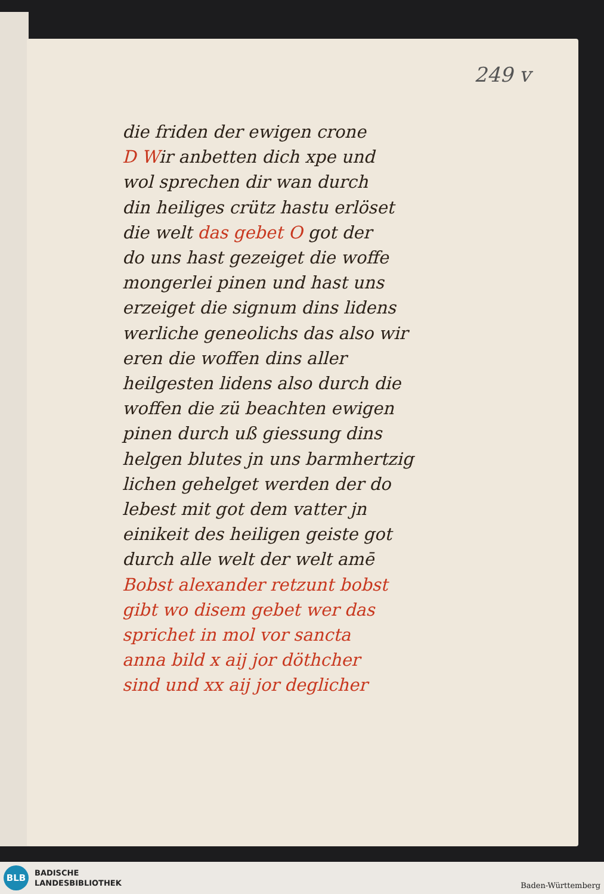249 v
die friden der ewigen crone
D Wir anbetten dich xpe und
wol sprechen dir wan durch
din heiliges crütz hastu erlöset
die welt das gebet O got der
do uns hast gezeiget die woffe
mongerlei pinen und hast uns
erzeiget die signum dins lidens
werliche geneolichs das also wir
eren die woffen dins aller
heilgesten lidens also durch die
woffen die zü beachten ewigen
pinen durch uß giessung dins
helgen blutes jn uns barmhertzig
lichen gehelget werden der do
lebest mit got dem vatter jn
einikeit des heiligen geiste got
durch alle welt der welt amē
Bobst alexander retzunt bobst
gibt wo disem gebet wer das
sprichet in mol vor sancta
anna bild x aij jor döthcher
sind und xx aij jor deglicher
BLB
BADISCHE
LANDESBIBLIOTHEK
Baden-Württemberg